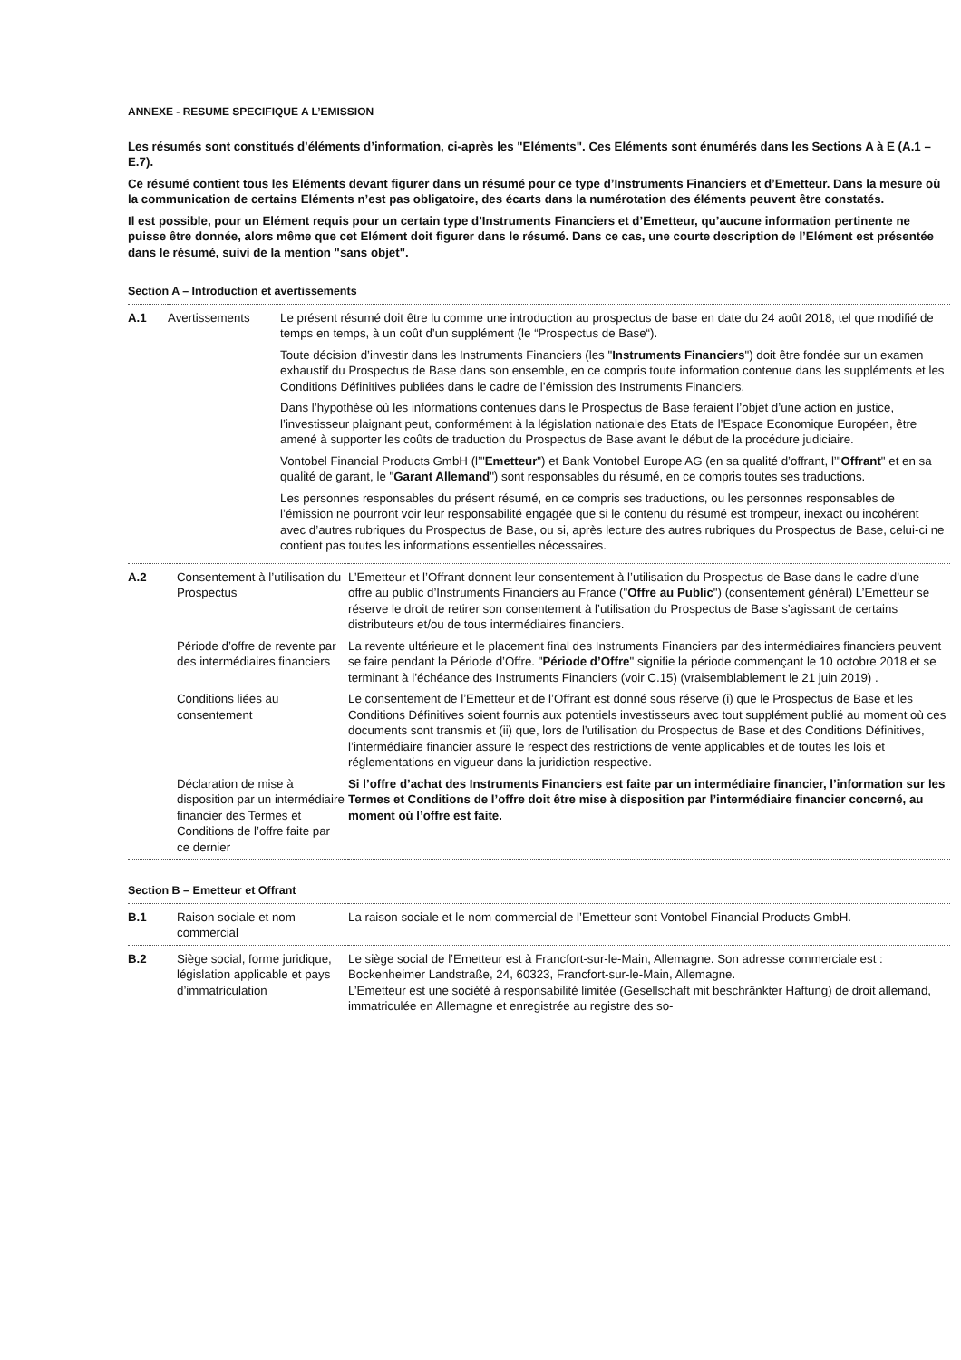ANNEXE - RESUME SPECIFIQUE A L’EMISSION
Les résumés sont constitués d’éléments d’information, ci-après les "Eléments". Ces Eléments sont énumérés dans les Sections A à E (A.1 – E.7).
Ce résumé contient tous les Eléments devant figurer dans un résumé pour ce type d’Instruments Financiers et d’Emetteur. Dans la mesure où la communication de certains Eléments n’est pas obligatoire, des écarts dans la numérotation des éléments peuvent être constatés.
Il est possible, pour un Elément requis pour un certain type d’Instruments Financiers et d’Emetteur, qu’aucune information pertinente ne puisse être donnée, alors même que cet Elément doit figurer dans le résumé. Dans ce cas, une courte description de l’Elément est présentée dans le résumé, suivi de la mention "sans objet".
Section A – Introduction et avertissements
| A.1 | Avertissements | Le présent résumé doit être lu comme une introduction au prospectus de base en date du 24 août 2018, tel que modifié de temps en temps, à un coût d’un supplément (le “Prospectus de Base“). Toute décision d’investir dans les Instruments Financiers (les " Instruments Financiers ") doit être fondée sur un examen exhaustif du Prospectus de Base dans son ensemble, en ce compris toute information contenue dans les suppléments et les Conditions Définitives publiées dans le cadre de l’émission des Instruments Financiers. Dans l’hypothèse où les informations contenues dans le Prospectus de Base feraient l’objet d’une action en justice, l’investisseur plaignant peut, conformément à la législation nationale des Etats de l’Espace Economique Européen, être amené à supporter les coûts de traduction du Prospectus de Base avant le début de la procédure judiciaire. Vontobel Financial Products GmbH (l’" Emetteur ") et Bank Vontobel Europe AG (en sa qualité d’offrant, l’" Offrant " et en sa qualité de garant, le " Garant Allemand ") sont responsables du résumé, en ce compris toutes ses traductions. Les personnes responsables du présent résumé, en ce compris ses traductions, ou les personnes responsables de l’émission ne pourront voir leur responsabilité engagée que si le contenu du résumé est trompeur, inexact ou incohérent avec d’autres rubriques du Prospectus de Base, ou si, après lecture des autres rubriques du Prospectus de Base, celui-ci ne contient pas toutes les informations essentielles nécessaires. |
| A.2 | Consentement à l’utilisation du Prospectus | L’Emetteur et l’Offrant donnent leur consentement à l’utilisation du Prospectus de Base dans le cadre d’une offre au public d’Instruments Financiers au France (" Offre au Public ") (consentement général) L’Emetteur se réserve le droit de retirer son consentement à l’utilisation du Prospectus de Base s’agissant de certains distributeurs et/ou de tous intermédiaires financiers. |
| | Période d’offre de revente par des intermédiaires financiers | La revente ultérieure et le placement final des Instruments Financiers par des intermédiaires financiers peuvent se faire pendant la Période d’Offre. " Période d’Offre " signifie la période commençant le 10 octobre 2018 et se terminant à l’échéance des Instruments Financiers (voir C.15) (vraisemblablement le 21 juin 2019) . |
| | Conditions liées au consentement | Le consentement de l’Emetteur et de l’Offrant est donné sous réserve (i) que le Prospectus de Base et les Conditions Définitives soient fournis aux potentiels investisseurs avec tout supplément publié au moment où ces documents sont transmis et (ii) que, lors de l’utilisation du Prospectus de Base et des Conditions Définitives, l’intermédiaire financier assure le respect des restrictions de vente applicables et de toutes les lois et réglementations en vigueur dans la juridiction respective. |
| | Déclaration de mise à disposition par un intermédiaire financier des Termes et Conditions de l’offre faite par ce dernier | Si l’offre d’achat des Instruments Financiers est faite par un intermédiaire financier, l’information sur les Termes et Conditions de l’offre doit être mise à disposition par l’intermédiaire financier concerné, au moment où l’offre est faite. |
Section B – Emetteur et Offrant
| B.1 | Raison sociale et nom commercial | La raison sociale et le nom commercial de l’Emetteur sont Vontobel Financial Products GmbH. |
| B.2 | Siège social, forme juridique, législation applicable et pays d’immatriculation | Le siège social de l’Emetteur est à Francfort-sur-le-Main, Allemagne. Son adresse commerciale est : Bockenheimer Landstraße, 24, 60323, Francfort-sur-le-Main, Allemagne. L’Emetteur est une société à responsabilité limitée (Gesellschaft mit beschränkter Haftung) de droit allemand, immatriculée en Allemagne et enregistrée au registre des so- |